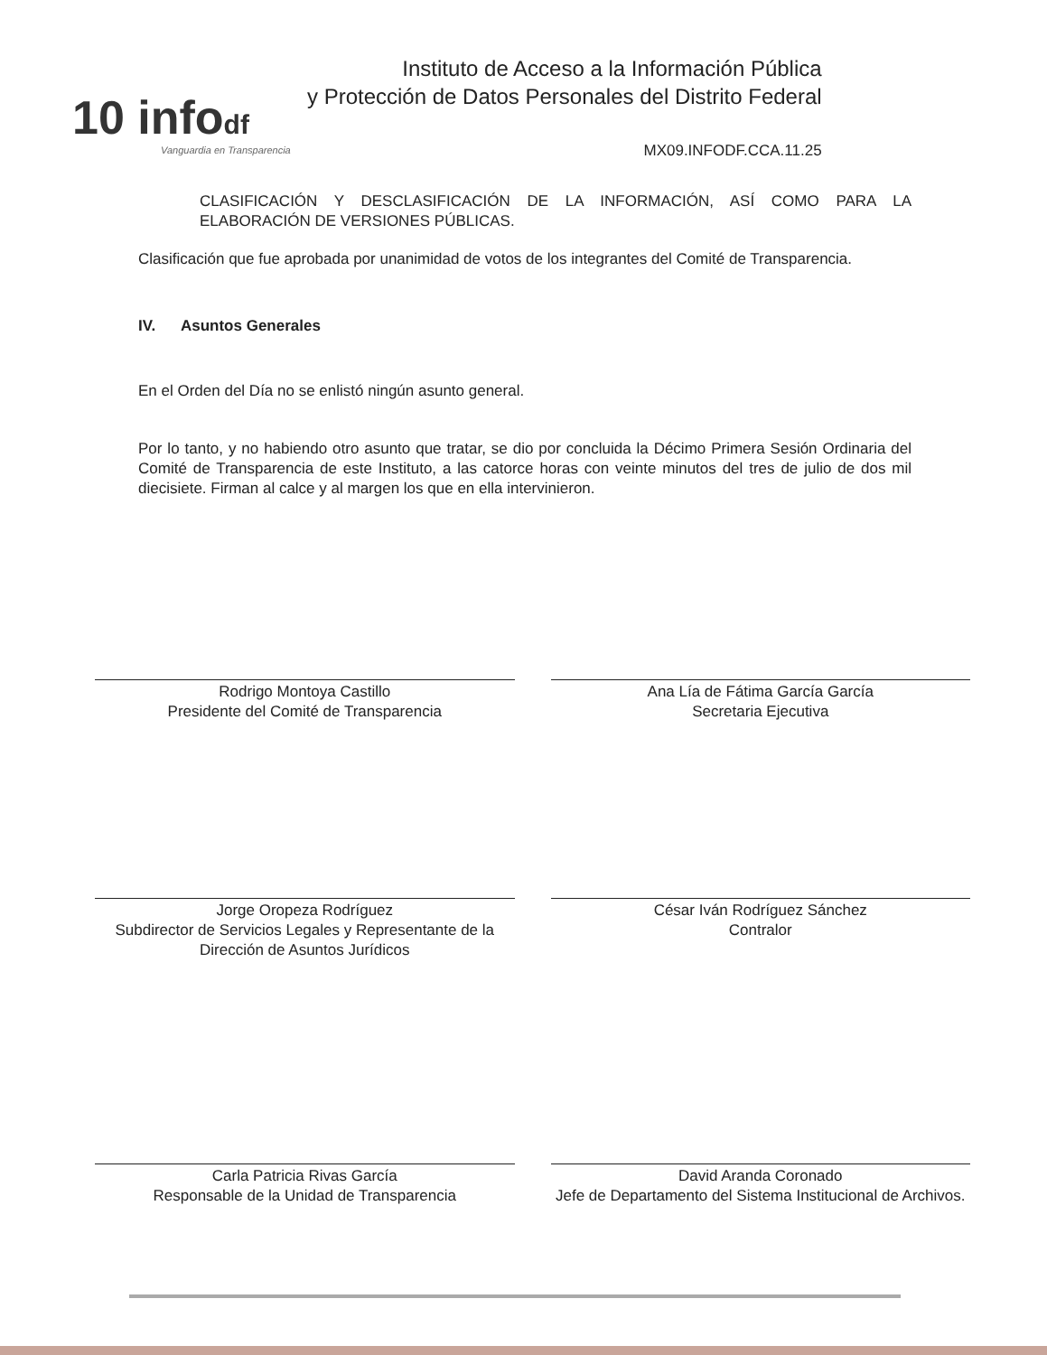10 infodf
Vanguardia en Transparencia
Instituto de Acceso a la Información Pública
y Protección de Datos Personales del Distrito Federal
MX09.INFODF.CCA.11.25
CLASIFICACIÓN Y DESCLASIFICACIÓN DE LA INFORMACIÓN, ASÍ COMO PARA LA ELABORACIÓN DE VERSIONES PÚBLICAS.
Clasificación que fue aprobada por unanimidad de votos de los integrantes del Comité de Transparencia.
IV. Asuntos Generales
En el Orden del Día no se enlistó ningún asunto general.
Por lo tanto, y no habiendo otro asunto que tratar, se dio por concluida la Décimo Primera Sesión Ordinaria del Comité de Transparencia de este Instituto, a las catorce horas con veinte minutos del tres de julio de dos mil diecisiete. Firman al calce y al margen los que en ella intervinieron.
Rodrigo Montoya Castillo
Presidente del Comité de Transparencia
Ana Lía de Fátima García García
Secretaria Ejecutiva
Jorge Oropeza Rodríguez
Subdirector de Servicios Legales y Representante de la Dirección de Asuntos Jurídicos
César Iván Rodríguez Sánchez
Contralor
Carla Patricia Rivas García
Responsable de la Unidad de Transparencia
David Aranda Coronado
Jefe de Departamento del Sistema Institucional de Archivos.